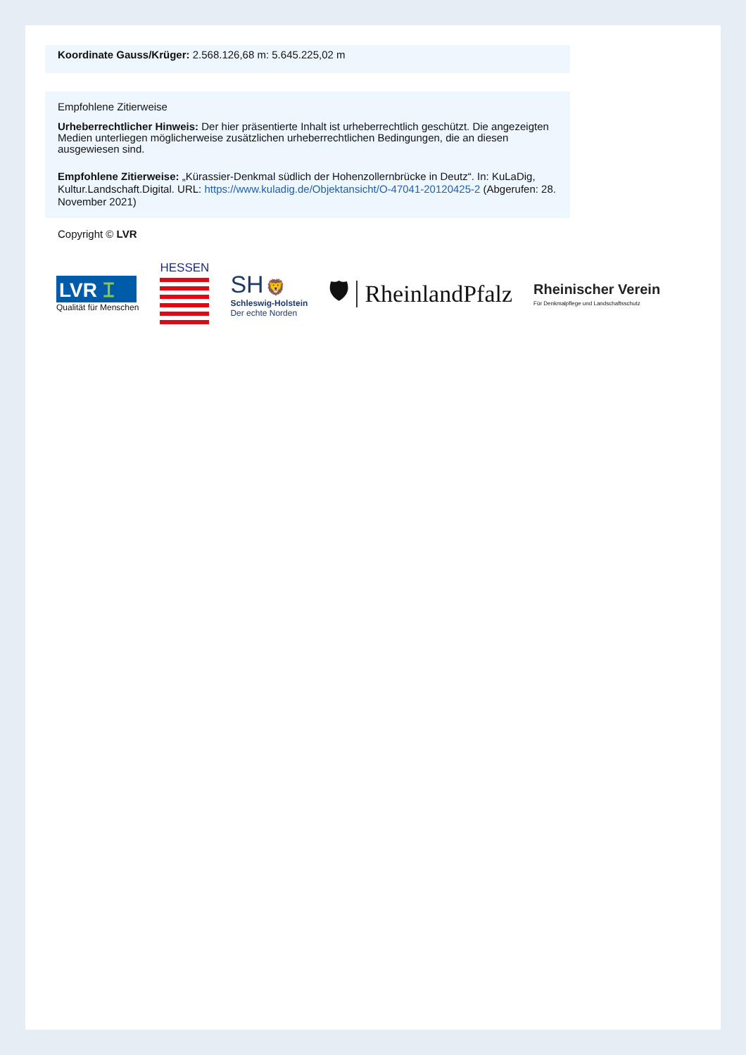Koordinate Gauss/Krüger: 2.568.126,68 m: 5.645.225,02 m
Empfohlene Zitierweise
Urheberrechtlicher Hinweis: Der hier präsentierte Inhalt ist urheberrechtlich geschützt. Die angezeigten Medien unterliegen möglicherweise zusätzlichen urheberrechtlichen Bedingungen, die an diesen ausgewiesen sind.
Empfohlene Zitierweise: „Kürassier-Denkmal südlich der Hohenzollernbrücke in Deutz“. In: KuLaDig, Kultur.Landschaft.Digital. URL: https://www.kuladig.de/Objektansicht/O-47041-20120425-2 (Abgerufen: 28. November 2021)
Copyright © LVR
LVR ꕯ
Qualität für Menschen
HESSEN
SH 🦁
Schleswig-Holstein
Der echte Norden
🛡 RheinlandPfalz
Rheinischer Verein
Für Denkmalpflege und Landschaftsschutz